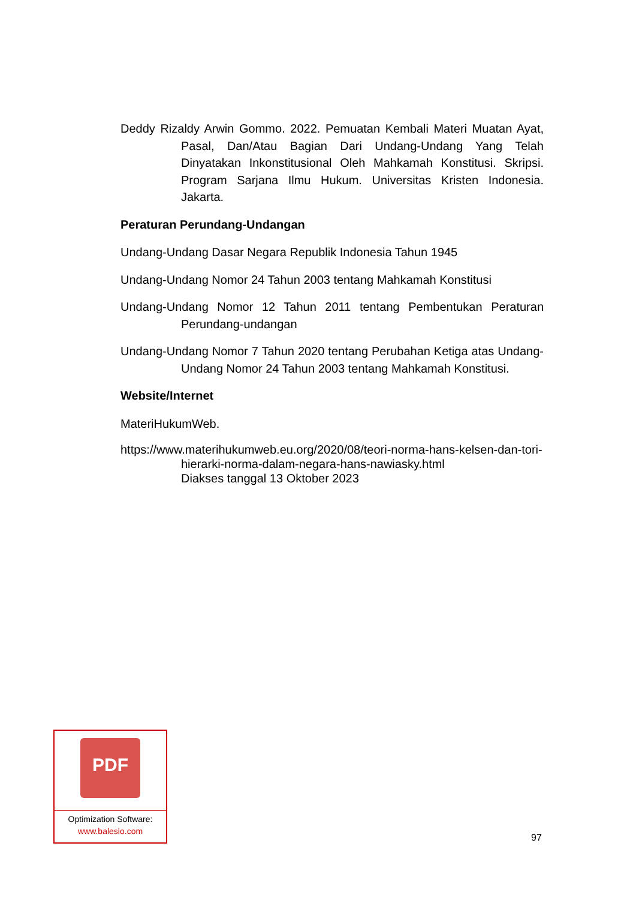Deddy Rizaldy Arwin Gommo. 2022. Pemuatan Kembali Materi Muatan Ayat, Pasal, Dan/Atau Bagian Dari Undang-Undang Yang Telah Dinyatakan Inkonstitusional Oleh Mahkamah Konstitusi. Skripsi. Program Sarjana Ilmu Hukum. Universitas Kristen Indonesia. Jakarta.
Peraturan Perundang-Undangan
Undang-Undang Dasar Negara Republik Indonesia Tahun 1945
Undang-Undang Nomor 24 Tahun 2003 tentang Mahkamah Konstitusi
Undang-Undang Nomor 12 Tahun 2011 tentang Pembentukan Peraturan Perundang-undangan
Undang-Undang Nomor 7 Tahun 2020 tentang Perubahan Ketiga atas Undang-Undang Nomor 24 Tahun 2003 tentang Mahkamah Konstitusi.
Website/Internet
MateriHukumWeb.
https://www.materihukumweb.eu.org/2020/08/teori-norma-hans-kelsen-dan-tori-hierarki-norma-dalam-negara-hans-nawiasky.html
Diakses tanggal 13 Oktober 2023
PDF
Optimization Software:
www.balesio.com
97